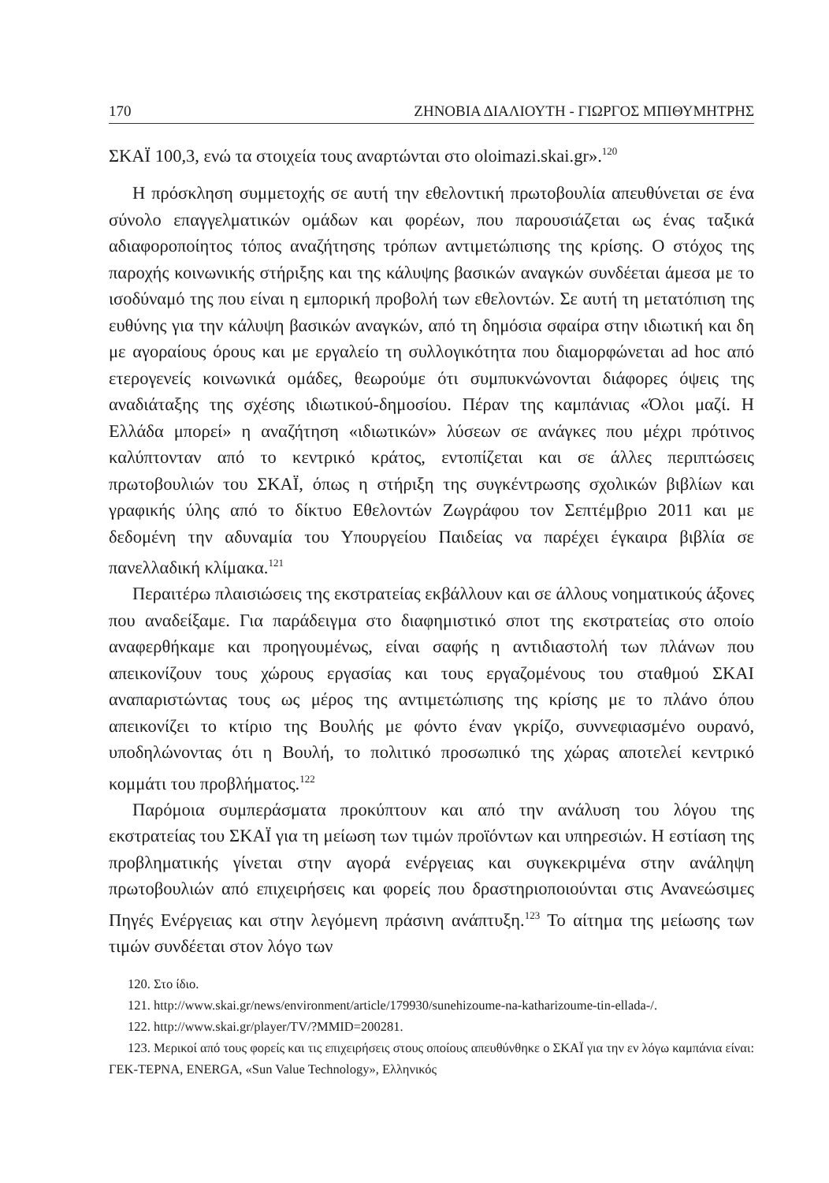170 ΖΗΝΟΒΙΑ ΔΙΑΛΙΟΥΤΗ - ΓΙΩΡΓΟΣ ΜΠΙΘΥΜΗΤΡΗΣ
ΣΚΑΪ 100,3, ενώ τα στοιχεία τους αναρτώνται στο oloimazi.skai.gr».<sup>120</sup>
Η πρόσκληση συμμετοχής σε αυτή την εθελοντική πρωτοβουλία απευθύνεται σε ένα σύνολο επαγγελματικών ομάδων και φορέων, που παρουσιάζεται ως ένας ταξικά αδιαφοροποίητος τόπος αναζήτησης τρόπων αντιμετώπισης της κρίσης. Ο στόχος της παροχής κοινωνικής στήριξης και της κάλυψης βασικών αναγκών συνδέεται άμεσα με το ισοδύναμό της που είναι η εμπορική προβολή των εθελοντών. Σε αυτή τη μετατόπιση της ευθύνης για την κάλυψη βασικών αναγκών, από τη δημόσια σφαίρα στην ιδιωτική και δη με αγοραίους όρους και με εργαλείο τη συλλογικότητα που διαμορφώνεται ad hoc από ετερογενείς κοινωνικά ομάδες, θεωρούμε ότι συμπυκνώνονται διάφορες όψεις της αναδιάταξης της σχέσης ιδιωτικού-δημοσίου. Πέραν της καμπάνιας «Όλοι μαζί. Η Ελλάδα μπορεί» η αναζήτηση «ιδιωτικών» λύσεων σε ανάγκες που μέχρι πρότινος καλύπτονταν από το κεντρικό κράτος, εντοπίζεται και σε άλλες περιπτώσεις πρωτοβουλιών του ΣΚΑΪ, όπως η στήριξη της συγκέντρωσης σχολικών βιβλίων και γραφικής ύλης από το δίκτυο Εθελοντών Ζωγράφου τον Σεπτέμβριο 2011 και με δεδομένη την αδυναμία του Υπουργείου Παιδείας να παρέχει έγκαιρα βιβλία σε πανελλαδική κλίμακα.<sup>121</sup>
Περαιτέρω πλαισιώσεις της εκστρατείας εκβάλλουν και σε άλλους νοηματικούς άξονες που αναδείξαμε. Για παράδειγμα στο διαφημιστικό σποτ της εκστρατείας στο οποίο αναφερθήκαμε και προηγουμένως, είναι σαφής η αντιδιαστολή των πλάνων που απεικονίζουν τους χώρους εργασίας και τους εργαζομένους του σταθμού ΣΚΑΙ αναπαριστώντας τους ως μέρος της αντιμετώπισης της κρίσης με το πλάνο όπου απεικονίζει το κτίριο της Βουλής με φόντο έναν γκρίζο, συννεφιασμένο ουρανό, υποδηλώνοντας ότι η Βουλή, το πολιτικό προσωπικό της χώρας αποτελεί κεντρικό κομμάτι του προβλήματος.<sup>122</sup>
Παρόμοια συμπεράσματα προκύπτουν και από την ανάλυση του λόγου της εκστρατείας του ΣΚΑΪ για τη μείωση των τιμών προϊόντων και υπηρεσιών. Η εστίαση της προβληματικής γίνεται στην αγορά ενέργειας και συγκεκριμένα στην ανάληψη πρωτοβουλιών από επιχειρήσεις και φορείς που δραστηριοποιούνται στις Ανανεώσιμες Πηγές Ενέργειας και στην λεγόμενη πράσινη ανάπτυξη.<sup>123</sup> Το αίτημα της μείωσης των τιμών συνδέεται στον λόγο των
120. Στο ίδιο.
121. http://www.skai.gr/news/environment/article/179930/sunehizoume-na-katharizoume-tin-ellada-/.
122. http://www.skai.gr/player/TV/?MMID=200281.
123. Μερικοί από τους φορείς και τις επιχειρήσεις στους οποίους απευθύνθηκε ο ΣΚΑΪ για την εν λόγω καμπάνια είναι: ΓΕΚ-ΤΕΡΝΑ, ENERGA, «Sun Value Technology», Ελληνικός